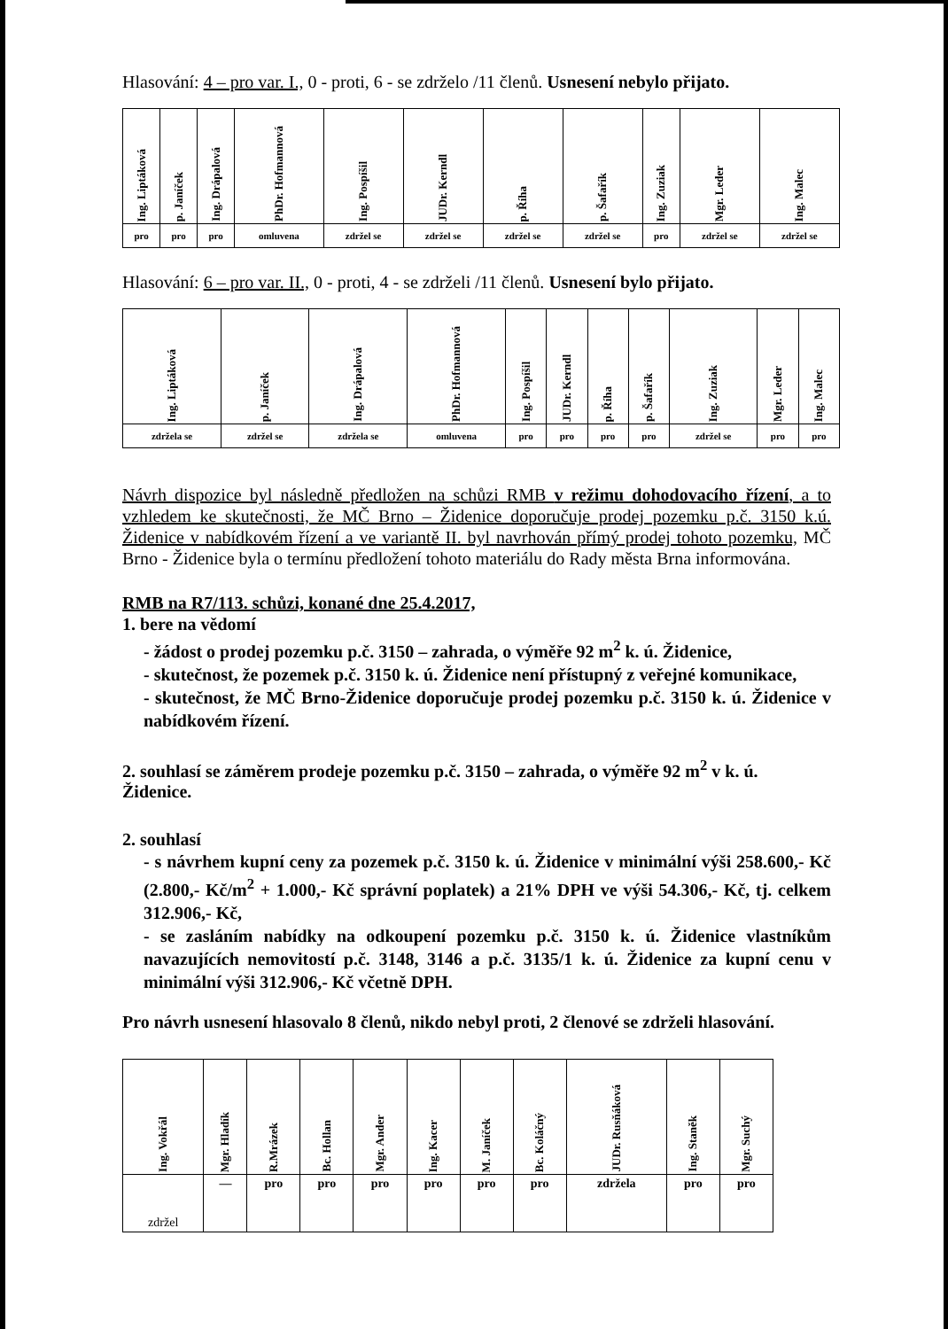Hlasování: 4 – pro var. I., 0 - proti, 6 - se zdrželo /11 členů. Usnesení nebylo přijato.
| Ing. Liptáková | p. Janíček | Ing. Drápalová | PhDr. Hofmannová | Ing. Pospíšil | JUDr. Kerndl | p. Říha | p. Šafařík | Ing. Zuziak | Mgr. Leder | Ing. Malec |
| pro | pro | pro | omluvena | zdržel se | zdržel se | zdržel se | zdržel se | pro | zdržel se | zdržel se |
Hlasování: 6 – pro var. II., 0 - proti, 4 - se zdrželi /11 členů. Usnesení bylo přijato.
| Ing. Liptáková | p. Janíček | Ing. Drápalová | PhDr. Hofmannová | Ing. Pospíšil | JUDr. Kerndl | p. Říha | p. Šafařík | Ing. Zuziak | Mgr. Leder | Ing. Malec |
| zdržela se | zdržel se | zdržela se | omluvena | pro | pro | pro | pro | zdržel se | pro | pro |
Návrh dispozice byl následně předložen na schůzi RMB v režimu dohodovacího řízení, a to vzhledem ke skutečnosti, že MČ Brno – Židenice doporučuje prodej pozemku p.č. 3150 k.ú. Židenice v nabídkovém řízení a ve variantě II. byl navrhován přímý prodej tohoto pozemku, MČ Brno - Židenice byla o termínu předložení tohoto materiálu do Rady města Brna informována.
RMB na R7/113. schůzi, konané dne 25.4.2017,
1. bere na vědomí
- žádost o prodej pozemku p.č. 3150 – zahrada, o výměře 92 m<sup>2</sup> k. ú. Židenice,
- skutečnost, že pozemek p.č. 3150 k. ú. Židenice není přístupný z veřejné komunikace,
- skutečnost, že MČ Brno-Židenice doporučuje prodej pozemku p.č. 3150 k. ú. Židenice v nabídkovém řízení.
2. souhlasí se záměrem prodeje pozemku p.č. 3150 – zahrada, o výměře 92 m<sup>2</sup> v k. ú. Židenice.
2. souhlasí
- s návrhem kupní ceny za pozemek p.č. 3150 k. ú. Židenice v minimální výši 258.600,- Kč (2.800,- Kč/m<sup>2</sup> + 1.000,- Kč správní poplatek) a 21% DPH ve výši 54.306,- Kč, tj. celkem 312.906,- Kč,
- se zasláním nabídky na odkoupení pozemku p.č. 3150 k. ú. Židenice vlastníkům navazujících nemovitostí p.č. 3148, 3146 a p.č. 3135/1 k. ú. Židenice za kupní cenu v minimální výši 312.906,- Kč včetně DPH.
Pro návrh usnesení hlasovalo 8 členů, nikdo nebyl proti, 2 členové se zdrželi hlasování.
| Ing. Vokřál | Mgr. Hladík | R.Mrázek | Bc. Hollan | Mgr. Ander | Ing. Kacer | M. Janíček | Bc. Koláčný | JUDr. Rusňáková | Ing. Staněk | Mgr. Suchý |
| zdržel | — | pro | pro | pro | pro | pro | pro | zdržela | pro | pro |